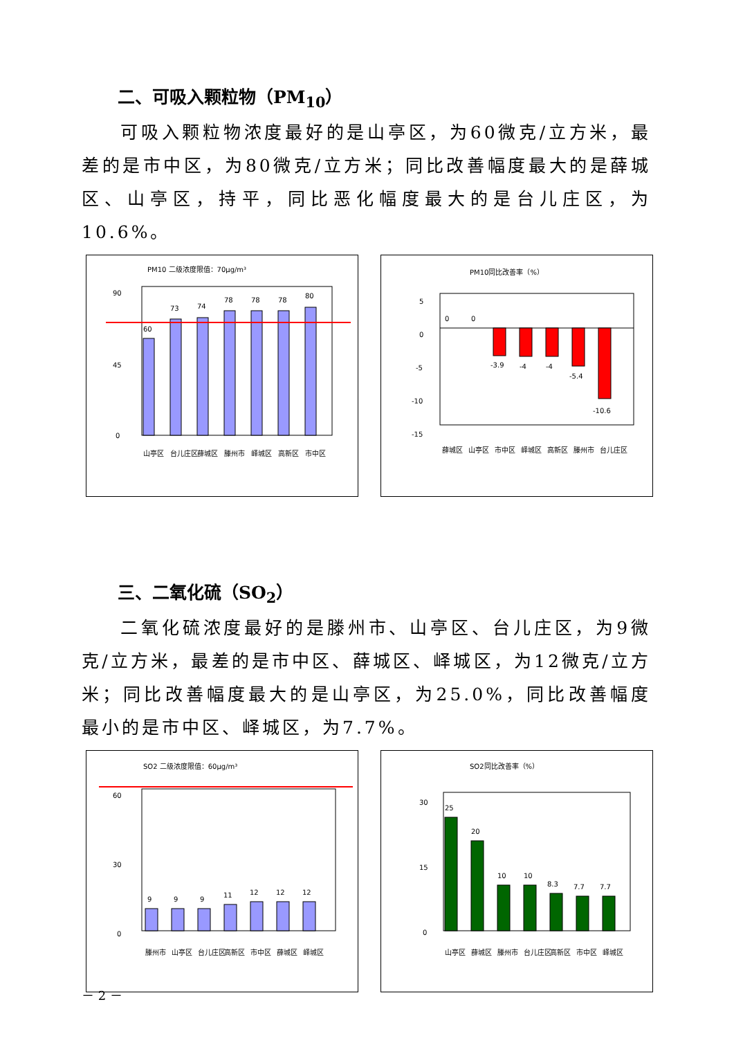二、可吸入颗粒物（PM<sub>10</sub>）
可吸入颗粒物浓度最好的是山亭区，为60微克/立方米，最差的是市中区，为80微克/立方米；同比改善幅度最大的是薛城区、山亭区，持平，同比恶化幅度最大的是台儿庄区，为10.6%。
PM10 二级浓度限值：70μg/m³
90
45
0
60
73
74
78
78
78
80
山亭区
台儿庄区
薛城区
滕州市
峄城区
高新区
市中区
PM10同比改善率（%）
5
0
-5
-10
-15
0
0
-3.9
-4
-4
-5.4
-10.6
薛城区
山亭区
市中区
峄城区
高新区
滕州市
台儿庄区
三、二氧化硫（SO<sub>2</sub>）
二氧化硫浓度最好的是滕州市、山亭区、台儿庄区，为9微克/立方米，最差的是市中区、薛城区、峄城区，为12微克/立方米；同比改善幅度最大的是山亭区，为25.0%，同比改善幅度最小的是市中区、峄城区，为7.7%。
SO2 二级浓度限值：60μg/m³
60
30
0
9
9
9
11
12
12
12
滕州市
山亭区
台儿庄区
高新区
市中区
薛城区
峄城区
SO2同比改善率（%）
30
15
0
25
20
10
10
8.3
7.7
7.7
山亭区
薛城区
滕州市
台儿庄区
高新区
市中区
峄城区
－ 2 －